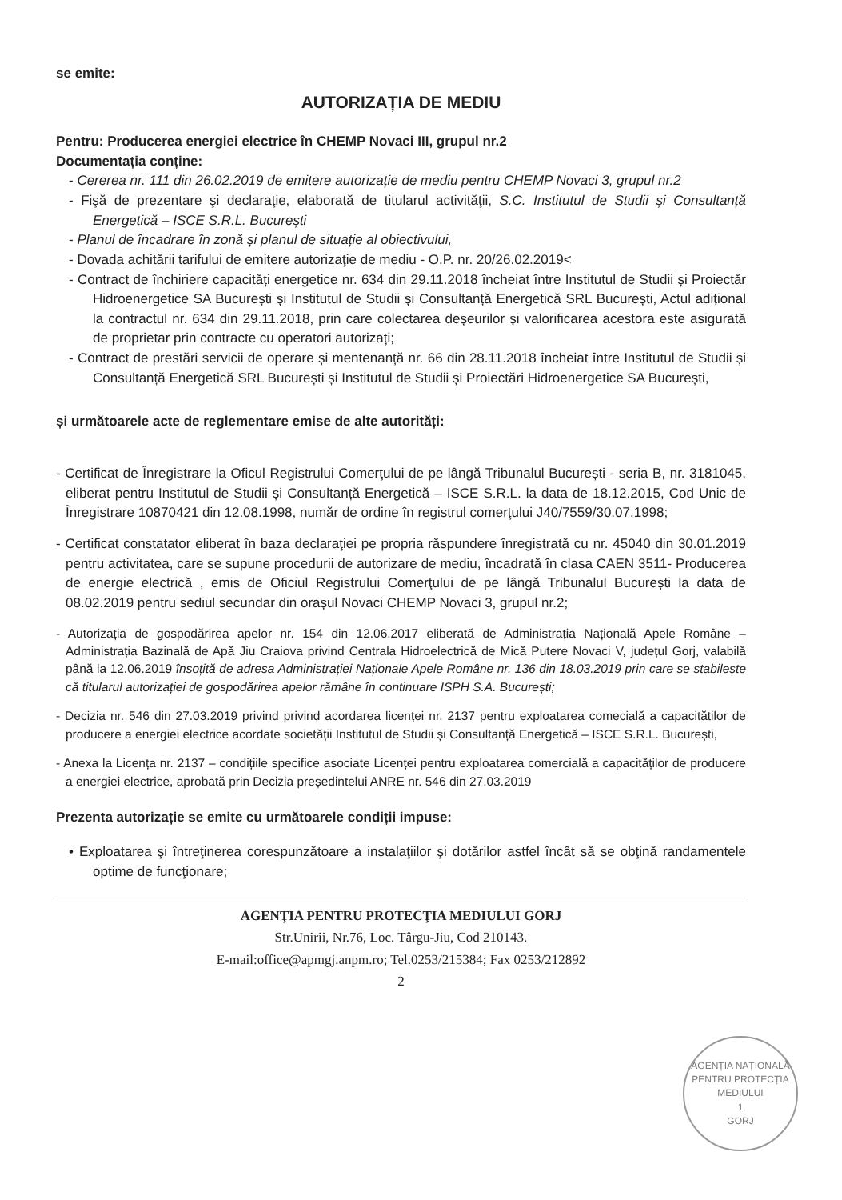se emite:
AUTORIZAȚIA DE MEDIU
Pentru: Producerea energiei electrice în CHEMP Novaci III, grupul nr.2
Documentația conține:
- Cererea nr. 111 din 26.02.2019 de emitere autorizație de mediu pentru CHEMP Novaci 3, grupul nr.2
- Fişă de prezentare şi declaraţie, elaborată de titularul activităţii, S.C. Institutul de Studii și Consultanță Energetică – ISCE S.R.L. București
- Planul de încadrare în zonă și planul de situație al obiectivului,
- Dovada achitării tarifului de emitere autorizaţie de mediu - O.P. nr. 20/26.02.2019<
- Contract de închiriere capacități energetice nr. 634 din 29.11.2018 încheiat între Institutul de Studii și Proiectăr Hidroenergetice SA București și Institutul de Studii și Consultanță Energetică SRL București, Actul adițional la contractul nr. 634 din 29.11.2018, prin care colectarea deșeurilor și valorificarea acestora este asigurată de proprietar prin contracte cu operatori autorizați;
- Contract de prestări servicii de operare și mentenanță nr. 66 din 28.11.2018 încheiat între Institutul de Studii și Consultanță Energetică SRL București și Institutul de Studii și Proiectări Hidroenergetice SA București,
și următoarele acte de reglementare emise de alte autorități:
- Certificat de Înregistrare la Oficul Registrului Comerţului de pe lângă Tribunalul București - seria B, nr. 3181045, eliberat pentru Institutul de Studii și Consultanță Energetică – ISCE S.R.L. la data de 18.12.2015, Cod Unic de Înregistrare 10870421 din 12.08.1998, număr de ordine în registrul comerţului J40/7559/30.07.1998;
- Certificat constatator eliberat în baza declaraţiei pe propria răspundere înregistrată cu nr. 45040 din 30.01.2019 pentru activitatea, care se supune procedurii de autorizare de mediu, încadrată în clasa CAEN 3511- Producerea de energie electrică , emis de Oficiul Registrului Comerţului de pe lângă Tribunalul București la data de 08.02.2019 pentru sediul secundar din orașul Novaci CHEMP Novaci 3, grupul nr.2;
- Autorizația de gospodărirea apelor nr. 154 din 12.06.2017 eliberată de Administrația Națională Apele Române – Administrația Bazinală de Apă Jiu Craiova privind Centrala Hidroelectrică de Mică Putere Novaci V, județul Gorj, valabilă până la 12.06.2019 însoțită de adresa Administrației Naționale Apele Române nr. 136 din 18.03.2019 prin care se stabilește că titularul autorizației de gospodărirea apelor rămâne în continuare ISPH S.A. București;
- Decizia nr. 546 din 27.03.2019 privind privind acordarea licenței nr. 2137 pentru exploatarea comecială a capacitătilor de producere a energiei electrice acordate societății Institutul de Studii și Consultanță Energetică – ISCE S.R.L. București,
- Anexa la Licența nr. 2137 – condițiile specifice asociate Licenței pentru exploatarea comercială a capacităților de producere a energiei electrice, aprobată prin Decizia președintelui ANRE nr. 546 din 27.03.2019
Prezenta autorizație se emite cu următoarele condiții impuse:
• Exploatarea şi întreţinerea corespunzătoare a instalaţiilor şi dotărilor astfel încât să se obţină randamentele optime de funcţionare;
AGENȚIA NAȚIONALĂ PENTRU PROTECȚIA MEDIULUI
1
GORJ
AGENŢIA PENTRU PROTECŢIA MEDIULUI GORJ
Str.Unirii, Nr.76, Loc. Târgu-Jiu, Cod 210143.
E-mail:office@apmgj.anpm.ro; Tel.0253/215384; Fax 0253/212892
2